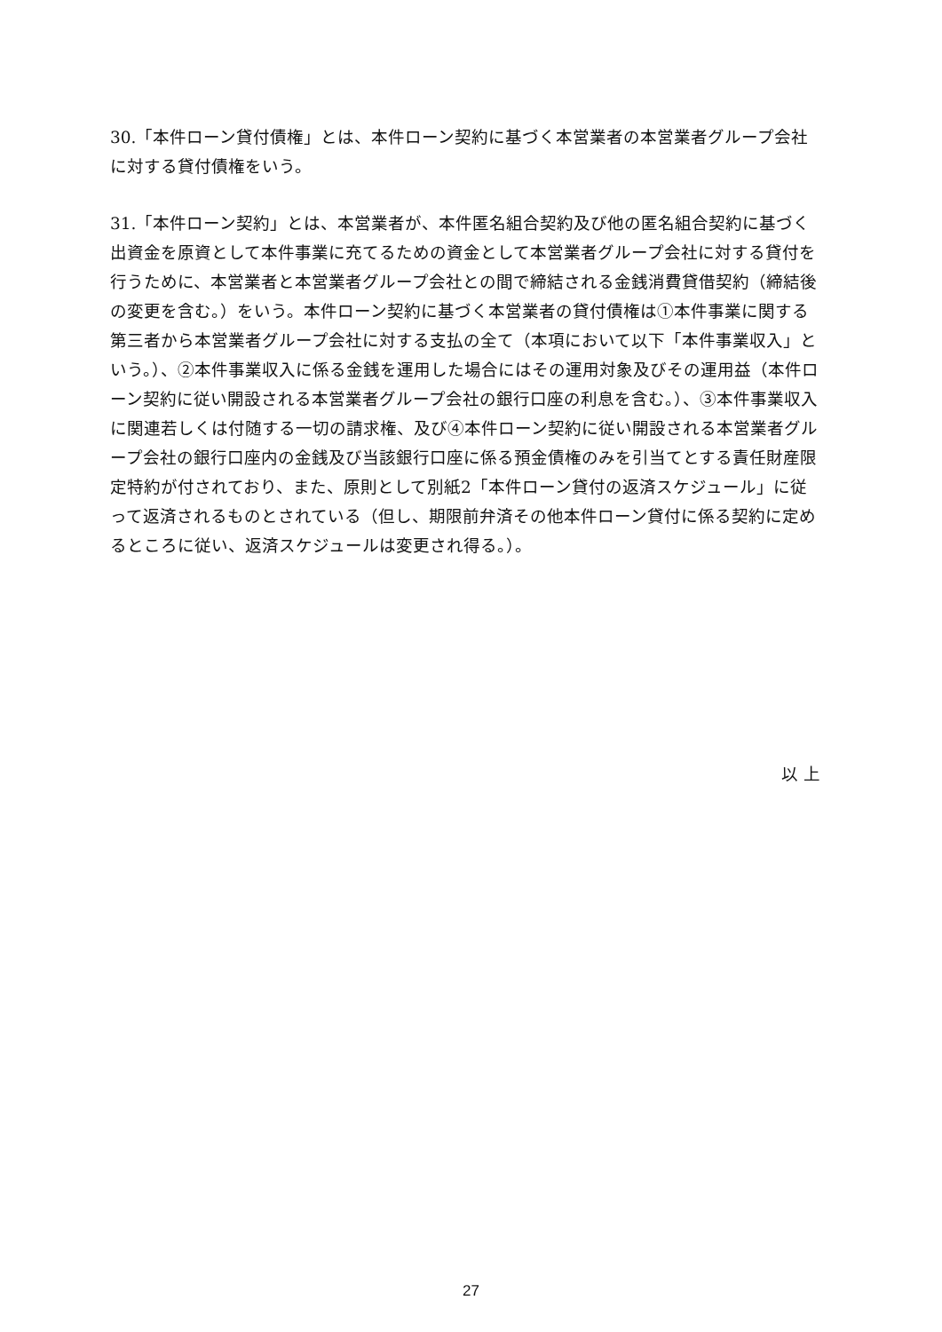30.「本件ローン貸付債権」とは、本件ローン契約に基づく本営業者の本営業者グループ会社に対する貸付債権をいう。
31.「本件ローン契約」とは、本営業者が、本件匿名組合契約及び他の匿名組合契約に基づく出資金を原資として本件事業に充てるための資金として本営業者グループ会社に対する貸付を行うために、本営業者と本営業者グループ会社との間で締結される金銭消費貸借契約（締結後の変更を含む。）をいう。本件ローン契約に基づく本営業者の貸付債権は①本件事業に関する第三者から本営業者グループ会社に対する支払の全て（本項において以下「本件事業収入」という。）、②本件事業収入に係る金銭を運用した場合にはその運用対象及びその運用益（本件ローン契約に従い開設される本営業者グループ会社の銀行口座の利息を含む。）、③本件事業収入に関連若しくは付随する一切の請求権、及び④本件ローン契約に従い開設される本営業者グループ会社の銀行口座内の金銭及び当該銀行口座に係る預金債権のみを引当てとする責任財産限定特約が付されており、また、原則として別紙2「本件ローン貸付の返済スケジュール」に従って返済されるものとされている（但し、期限前弁済その他本件ローン貸付に係る契約に定めるところに従い、返済スケジュールは変更され得る。）。
以 上
27